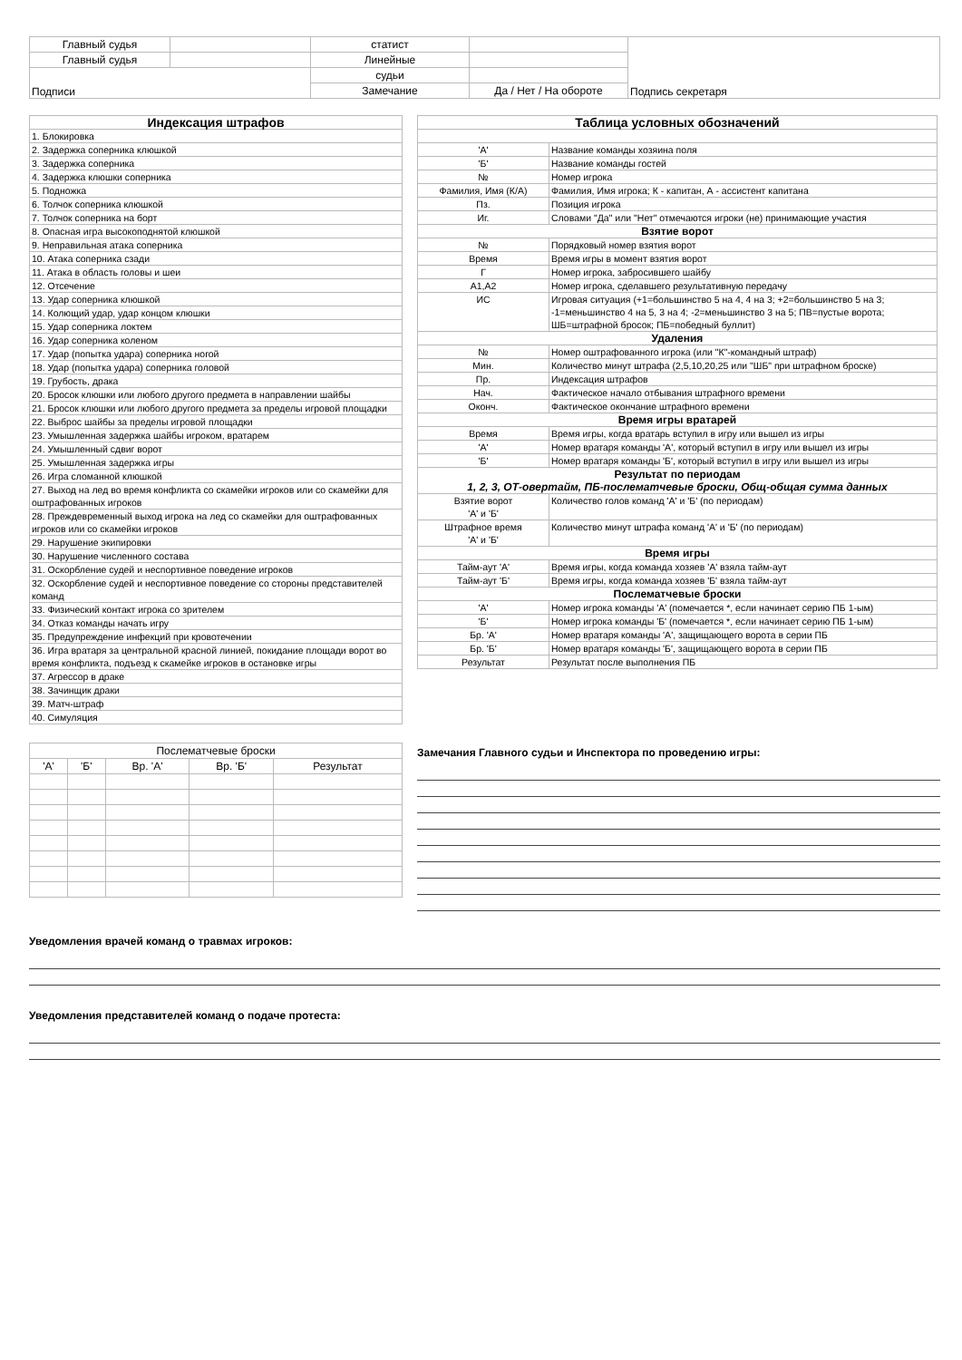| Главный судья | | статист | | Подпись секретаря |
| Главный судья | | Линейные | | |
| Подписи | | судьи | | |
| | | Замечание | Да / Нет / На обороте | |
| Индексация штрафов |
| --- |
| 1. Блокировка |
| 2. Задержка соперника клюшкой |
| 3. Задержка соперника |
| 4. Задержка клюшки соперника |
| 5. Подножка |
| 6. Толчок соперника клюшкой |
| 7. Толчок соперника на борт |
| 8. Опасная игра высокоподнятой клюшкой |
| 9. Неправильная атака соперника |
| 10. Атака соперника сзади |
| 11. Атака в область головы и шеи |
| 12. Отсечение |
| 13. Удар соперника клюшкой |
| 14. Колющий удар, удар концом клюшки |
| 15. Удар соперника локтем |
| 16. Удар соперника коленом |
| 17. Удар (попытка удара) соперника ногой |
| 18. Удар (попытка удара) соперника головой |
| 19. Грубость, драка |
| 20. Бросок клюшки или любого другого предмета в направлении шайбы |
| 21. Бросок клюшки или любого другого предмета за пределы игровой площадки |
| 22. Выброс шайбы за пределы игровой площадки |
| 23. Умышленная задержка шайбы игроком, вратарем |
| 24. Умышленный сдвиг ворот |
| 25. Умышленная задержка игры |
| 26. Игра сломанной клюшкой |
| 27. Выход на лед во время конфликта со скамейки игроков или со скамейки для оштрафованных игроков |
| 28. Преждевременный выход игрока на лед со скамейки для оштрафованных игроков или со скамейки игроков |
| 29. Нарушение экипировки |
| 30. Нарушение численного состава |
| 31. Оскорбление судей и неспортивное поведение игроков |
| 32. Оскорбление судей и неспортивное поведение со стороны представителей команд |
| 33. Физический контакт игрока со зрителем |
| 34. Отказ команды начать игру |
| 35. Предупреждение инфекций при кровотечении |
| 36. Игра вратаря за центральной красной линией, покидание площади ворот во время конфликта, подъезд к скамейке игроков в остановке игры |
| 37. Агрессор в драке |
| 38. Зачинщик драки |
| 39. Матч-штраф |
| 40. Симуляция |
| Таблица условных обозначений | |
| --- | --- |
| 'А' | Название команды хозяина поля |
| 'Б' | Название команды гостей |
| № | Номер игрока |
| Фамилия, Имя (К/А) | Фамилия, Имя игрока; К - капитан, А - ассистент капитана |
| Пз. | Позиция игрока |
| Иг. | Словами "Да" или "Нет" отмечаются игроки (не) принимающие участия |
| Взятие ворот | |
| № | Порядковый номер взятия ворот |
| Время | Время игры в момент взятия ворот |
| Г | Номер игрока, забросившего шайбу |
| А1,А2 | Номер игрока, сделавшего результативную передачу |
| ИС | Игровая ситуация (+1=большинство 5 на 4, 4 на 3; +2=большинство 5 на 3; -1=меньшинство 4 на 5, 3 на 4; -2=меньшинство 3 на 5; ПВ=пустые ворота; ШБ=штрафной бросок; ПБ=победный буллит) |
| Удаления | |
| № | Номер оштрафованного игрока (или "К"-командный штраф) |
| Мин. | Количество минут штрафа (2,5,10,20,25 или "ШБ" при штрафном броске) |
| Пр. | Индексация штрафов |
| Нач. | Фактическое начало отбывания штрафного времени |
| Оконч. | Фактическое окончание штрафного времени |
| Время игры вратарей | |
| Время | Время игры, когда вратарь вступил в игру или вышел из игры |
| 'А' | Номер вратаря команды 'А', который вступил в игру или вышел из игры |
| 'Б' | Номер вратаря команды 'Б', который вступил в игру или вышел из игры |
| Результат по периодам 1, 2, 3, ОТ-овертайм, ПБ-послематчевые броски, Общ-общая сумма данных | |
| Взятие ворот 'А' и 'Б' | Количество голов команд 'А' и 'Б' (по периодам) |
| Штрафное время 'А' и 'Б' | Количество минут штрафа команд 'А' и 'Б' (по периодам) |
| Время игры | |
| Тайм-аут 'А' | Время игры, когда команда хозяев 'А' взяла тайм-аут |
| Тайм-аут 'Б' | Время игры, когда команда хозяев 'Б' взяла тайм-аут |
| Послематчевые броски | |
| 'А' | Номер игрока команды 'А' (помечается *, если начинает серию ПБ 1-ым) |
| 'Б' | Номер игрока команды 'Б' (помечается *, если начинает серию ПБ 1-ым) |
| Бр. 'А' | Номер вратаря команды 'А', защищающего ворота в серии ПБ |
| Бр. 'Б' | Номер вратаря команды 'Б', защищающего ворота в серии ПБ |
| Результат | Результат после выполнения ПБ |
| Послематчевые броски | | | | |
| 'А' | 'Б' | Вр. 'А' | Вр. 'Б' | Результат |
Замечания Главного судьи и Инспектора по проведению игры:
Уведомления врачей команд о травмах игроков:
Уведомления представителей команд о подаче протеста: